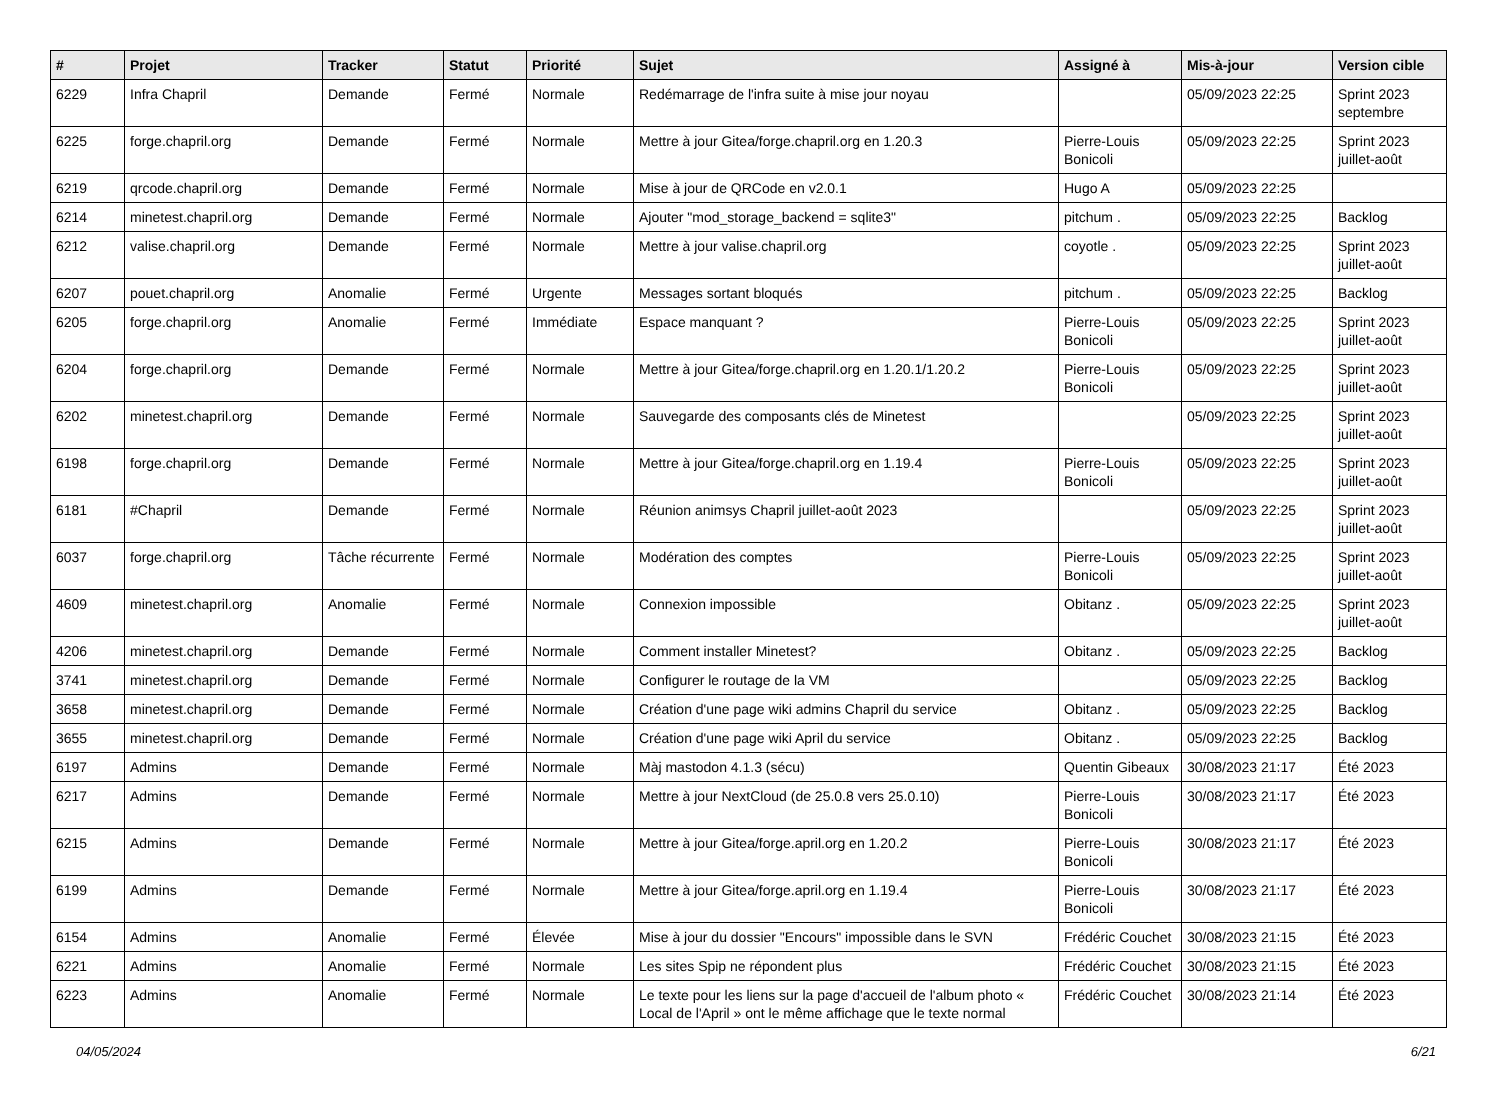| # | Projet | Tracker | Statut | Priorité | Sujet | Assigné à | Mis-à-jour | Version cible |
| --- | --- | --- | --- | --- | --- | --- | --- | --- |
| 6229 | Infra Chapril | Demande | Fermé | Normale | Redémarrage de l'infra suite à mise jour noyau | | 05/09/2023 22:25 | Sprint 2023 septembre |
| 6225 | forge.chapril.org | Demande | Fermé | Normale | Mettre à jour Gitea/forge.chapril.org en 1.20.3 | Pierre-Louis Bonicoli | 05/09/2023 22:25 | Sprint 2023 juillet-août |
| 6219 | qrcode.chapril.org | Demande | Fermé | Normale | Mise à jour de QRCode en v2.0.1 | Hugo A | 05/09/2023 22:25 | |
| 6214 | minetest.chapril.org | Demande | Fermé | Normale | Ajouter "mod_storage_backend = sqlite3" | pitchum . | 05/09/2023 22:25 | Backlog |
| 6212 | valise.chapril.org | Demande | Fermé | Normale | Mettre à jour valise.chapril.org | coyotle . | 05/09/2023 22:25 | Sprint 2023 juillet-août |
| 6207 | pouet.chapril.org | Anomalie | Fermé | Urgente | Messages sortant bloqués | pitchum . | 05/09/2023 22:25 | Backlog |
| 6205 | forge.chapril.org | Anomalie | Fermé | Immédiate | Espace manquant ? | Pierre-Louis Bonicoli | 05/09/2023 22:25 | Sprint 2023 juillet-août |
| 6204 | forge.chapril.org | Demande | Fermé | Normale | Mettre à jour Gitea/forge.chapril.org en 1.20.1/1.20.2 | Pierre-Louis Bonicoli | 05/09/2023 22:25 | Sprint 2023 juillet-août |
| 6202 | minetest.chapril.org | Demande | Fermé | Normale | Sauvegarde des composants clés de Minetest | | 05/09/2023 22:25 | Sprint 2023 juillet-août |
| 6198 | forge.chapril.org | Demande | Fermé | Normale | Mettre à jour Gitea/forge.chapril.org en 1.19.4 | Pierre-Louis Bonicoli | 05/09/2023 22:25 | Sprint 2023 juillet-août |
| 6181 | #Chapril | Demande | Fermé | Normale | Réunion animsys Chapril juillet-août 2023 | | 05/09/2023 22:25 | Sprint 2023 juillet-août |
| 6037 | forge.chapril.org | Tâche récurrente | Fermé | Normale | Modération des comptes | Pierre-Louis Bonicoli | 05/09/2023 22:25 | Sprint 2023 juillet-août |
| 4609 | minetest.chapril.org | Anomalie | Fermé | Normale | Connexion impossible | Obitanz . | 05/09/2023 22:25 | Sprint 2023 juillet-août |
| 4206 | minetest.chapril.org | Demande | Fermé | Normale | Comment installer Minetest? | Obitanz . | 05/09/2023 22:25 | Backlog |
| 3741 | minetest.chapril.org | Demande | Fermé | Normale | Configurer le routage de la VM | | 05/09/2023 22:25 | Backlog |
| 3658 | minetest.chapril.org | Demande | Fermé | Normale | Création d'une page wiki admins Chapril du service | Obitanz . | 05/09/2023 22:25 | Backlog |
| 3655 | minetest.chapril.org | Demande | Fermé | Normale | Création d'une page wiki April du service | Obitanz . | 05/09/2023 22:25 | Backlog |
| 6197 | Admins | Demande | Fermé | Normale | Màj mastodon 4.1.3 (sécu) | Quentin Gibeaux | 30/08/2023 21:17 | Été 2023 |
| 6217 | Admins | Demande | Fermé | Normale | Mettre à jour NextCloud (de 25.0.8 vers 25.0.10) | Pierre-Louis Bonicoli | 30/08/2023 21:17 | Été 2023 |
| 6215 | Admins | Demande | Fermé | Normale | Mettre à jour Gitea/forge.april.org en 1.20.2 | Pierre-Louis Bonicoli | 30/08/2023 21:17 | Été 2023 |
| 6199 | Admins | Demande | Fermé | Normale | Mettre à jour Gitea/forge.april.org en 1.19.4 | Pierre-Louis Bonicoli | 30/08/2023 21:17 | Été 2023 |
| 6154 | Admins | Anomalie | Fermé | Élevée | Mise à jour du dossier "Encours" impossible dans le SVN | Frédéric Couchet | 30/08/2023 21:15 | Été 2023 |
| 6221 | Admins | Anomalie | Fermé | Normale | Les sites Spip ne répondent plus | Frédéric Couchet | 30/08/2023 21:15 | Été 2023 |
| 6223 | Admins | Anomalie | Fermé | Normale | Le texte pour les liens sur la page d'accueil de l'album photo « Local de l'April » ont le même affichage que le texte normal | Frédéric Couchet | 30/08/2023 21:14 | Été 2023 |
04/05/2024 6/21